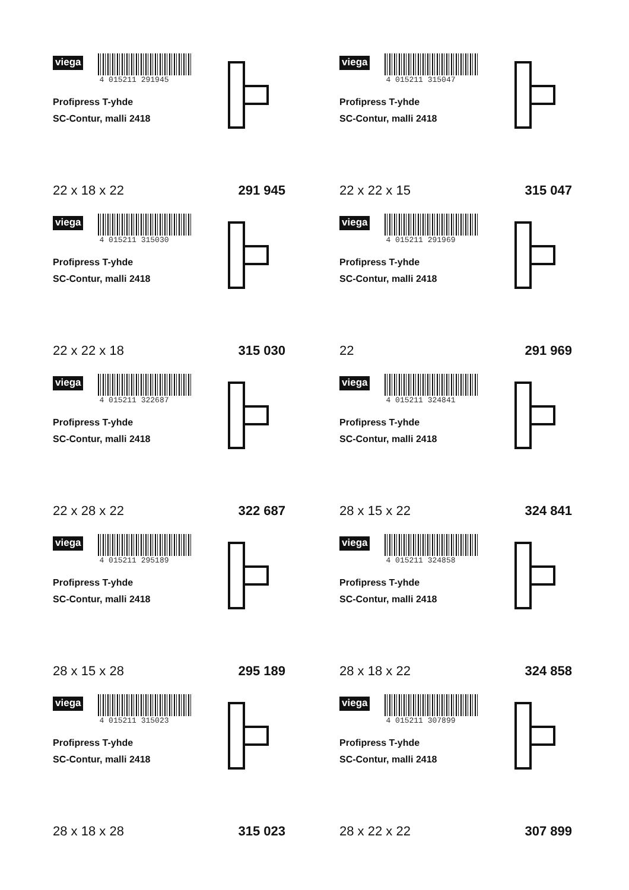viega
4 015211 291945
Profipress T-yhde
SC-Contur, malli 2418
22 x 18 x 22 291 945
viega
4 015211 315047
Profipress T-yhde
SC-Contur, malli 2418
22 x 22 x 15 315 047
viega
4 015211 315030
Profipress T-yhde
SC-Contur, malli 2418
22 x 22 x 18 315 030
viega
4 015211 291969
Profipress T-yhde
SC-Contur, malli 2418
22 291 969
viega
4 015211 322687
Profipress T-yhde
SC-Contur, malli 2418
22 x 28 x 22 322 687
viega
4 015211 324841
Profipress T-yhde
SC-Contur, malli 2418
28 x 15 x 22 324 841
viega
4 015211 295189
Profipress T-yhde
SC-Contur, malli 2418
28 x 15 x 28 295 189
viega
4 015211 324858
Profipress T-yhde
SC-Contur, malli 2418
28 x 18 x 22 324 858
viega
4 015211 315023
Profipress T-yhde
SC-Contur, malli 2418
28 x 18 x 28 315 023
viega
4 015211 307899
Profipress T-yhde
SC-Contur, malli 2418
28 x 22 x 22 307 899